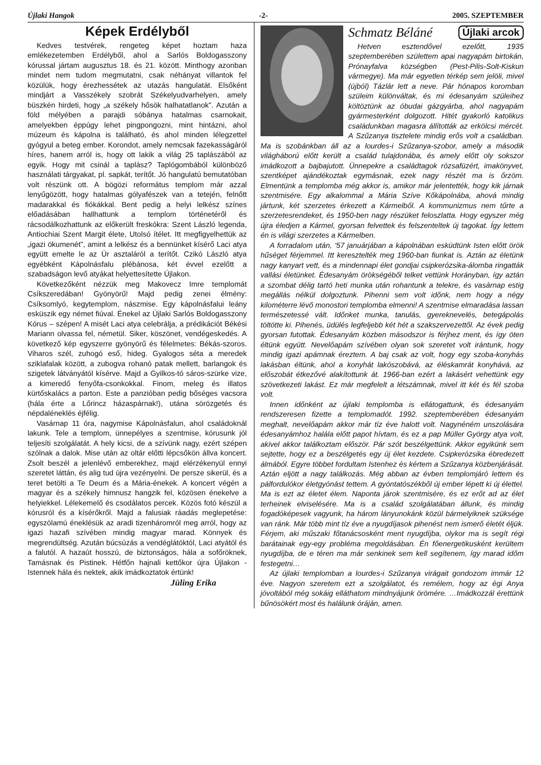Újlaki Hangok -2- 2005. SZEPTEMBER
Képek Erdélyből
Kedves testvérek, rengeteg képet hoztam haza emlékezetemben Erdélyből, ahol a Sarlós Boldogasszony kórussal jártam augusztus 18. és 21. között. Minthogy azonban mindet nem tudom megmutatni, csak néhányat villantok fel közülük, hogy érezhessétek az utazás hangulatát. Elsőként mindjárt a Vasszékely szobrát Székelyudvarhelyen, amely büszkén hirdeti, hogy „a székely hősök halhatatlanok". Azután a föld mélyében a parajdi sóbánya hatalmas csarnokait, amelyekben éppúgy lehet pingpongozni, mint hintázni, ahol múzeum és kápolna is található, és ahol minden lélegzettel gyógyul a beteg ember. Korondot, amely nemcsak fazekasságáról híres, hanem arról is, hogy ott lakik a világ 25 taplászából az egyik. Hogy mit csinál a taplász? Taplógombából különböző használati tárgyakat, pl. sapkát, terítőt. Jó hangulatú bemutatóban volt részünk ott. A bögözi református templom már azzal lenyűgözött, hogy hatalmas gólyafészek van a tetején, felnőtt madarakkal és fiókákkal. Bent pedig a helyi lelkész színes előadásában hallhattunk a templom történetéről és rácsodálkozhattunk az előkerült freskókra: Szent László legenda, Antiochiai Szent Margit élete, Utolsó ítélet. Itt megfigyelhettük az „igazi ökumenét", amint a lelkész és a bennünket kísérő Laci atya együtt emelte le az Úr asztaláról a terítőt. Czikó László atya egyébként Kápolnásfalu plébánosa, két évvel ezelőtt a szabadságon levő atyákat helyettesítette Újlakon.
Következőként nézzük meg Makovecz Imre templomát Csíkszeredában! Gyönyörű! Majd pedig zenei élmény: Csíksomlyó, kegytemplom, nászmise. Egy kápolnásfalui leány esküszik egy német fiúval. Énekel az Újlaki Sarlós Boldogasszony Kórus – szépen! A misét Laci atya celebrálja, a prédikációt Békési Mariann olvassa fel, németül. Siker, köszönet, vendégeskedés. A következő kép egyszerre gyönyörű és félelmetes: Békás-szoros. Viharos szél, zuhogó eső, hideg. Gyalogos séta a meredek sziklafalak között, a zubogva rohanó patak mellett, barlangok és szigetek látványától kísérve. Majd a Gyilkos-tó sáros-szürke vize, a kimeredő fenyőfa-csonkokkal. Finom, meleg és illatos kürtőskalács a parton. Este a panzióban pedig bőséges vacsora (hála érte a Lőrincz házaspárnak!), utána sörözgetés és népdaléneklés éjfélig.
Vasárnap 11 óra, nagymise Kápolnásfalun, ahol családoknál lakunk. Tele a templom, ünnepélyes a szentmise, kórusunk jól teljesíti szolgálatát. A hely kicsi, de a szívünk nagy, ezért szépen szólnak a dalok. Mise után az oltár előtti lépcsőkön állva koncert. Zsolt beszél a jelenlévő emberekhez, majd elérzékenyül ennyi szeretet láttán, és alig tud újra vezényelni. De persze sikerül, és a teret betölti a Te Deum és a Mária-énekek. A koncert végén a magyar és a székely himnusz hangzik fel, közösen énekelve a helyiekkel. Lélekemelő és csodálatos percek. Közös fotó készül a kórusról és a kísérőkről. Majd a falusiak ráadás meglepetése: egyszólamú éneklésük az aradi tizenháromról meg arról, hogy az igazi hazafi szívében mindig magyar marad. Könnyek és megrendültség. Azután búcsúzás a vendéglátóktól, Laci atyától és a falutól. A hazaút hosszú, de biztonságos, hála a sofőröknek, Tamásnak és Pistinek. Hétfőn hajnali kettőkor újra Újlakon - Istennek hála és nektek, akik imádkoztatok értünk!
Jüling Erika
Schmatz Béláné Újlaki arcok
Hetven esztendővel ezelőtt, 1935 szeptemberében születtem apai nagyapám birtokán, Prónayfalva községben (Pest-Pilis-Solt-Kiskun vármegye). Ma már egyetlen térkép sem jelöli, mivel (újból) Tázlár lett a neve. Pár hónapos koromban szüleim különváltak, és mi édesanyám szüleihez költöztünk az óbudai gázgyárba, ahol nagyapám gyármesterként dolgozott. Hitét gyakorló katolikus családunkban magasra állították az erkölcsi mércét. A Szűzanya tisztelete mindig erős volt a családban. Ma is szobánkban áll az a lourdes-i Szűzanya-szobor, amely a második világháború előtt került a család tulajdonába, és amely előtt oly sokszor imádkozott a bajbajutott. Ünnepekre a családtagok rózsafüzért, imakönyvet, szentképet ajándékoztak egymásnak, ezek nagy részét ma is őrzöm. Elmentünk a templomba még akkor is, amikor már jelentették, hogy kik járnak szentmisére. Egy alkalommal a Mária Szíve Kőkápolnába, ahová mindig jártunk, két szerzetes érkezett a Kármelből. A kommunizmus nem tűrte a szerzetesrendeket, és 1950-ben nagy részüket feloszlatta. Hogy egyszer még újra éledjen a Kármel, gyorsan felvettek és felszenteltek új tagokat. Így lettem én is világi szerzetes a Kármelben.
A forradalom után, '57 januárjában a kápolnában esküdtünk Isten előtt örök hűséget férjemmel. Itt keresztelték meg 1960-ban fiunkat is. Aztán az életünk nagy kanyart vett, és a mindennapi élet gondjai csipkerózsika-álomba ringatták vallási életünket. Édesanyám örökségéből telket vettünk Horányban, így aztán a szombat délig tartó heti munka után rohantunk a telekre, és vasárnap estig megállás nélkül dolgoztunk. Pihenni sem volt időnk, nem hogy a négy kilométerre lévő monostori templomba elmenni! A szentmise elmaradása lassan természetessé vált. Időnket munka, tanulás, gyereknevelés, betegápolás töltötte ki. Pihenés, üdülés legfeljebb két hét a szakszervezettől. Az évek pedig gyorsan futottak. Édesanyám közben másodszor is férjhez ment, és így öten éltünk együtt. Nevelőapám szívében olyan sok szeretet volt irántunk, hogy mindig igazi apámnak éreztem. A baj csak az volt, hogy egy szoba-konyhás lakásban éltünk, ahol a konyhát lakószobává, az éléskamrát konyhává, az előszobát étkezővé alakítottunk át. 1966-ban ezért a lakásért vehettünk egy szövetkezeti lakást. Ez már megfelelt a létszámnak, mivel itt két és fél szoba volt.
Innen időnként az újlaki templomba is ellátogattunk, és édesanyám rendszeresen fizette a templomadót. 1992. szeptemberében édesanyám meghalt, nevelőapám akkor már tíz éve halott volt. Nagynéném unszolására édesanyámhoz halála előtt papot hívtam, és ez a pap Müller György atya volt, akivel akkor találkoztam először. Pár szót beszélgettünk. Akkor egyikünk sem sejtette, hogy ez a beszélgetés egy új élet kezdete. Csipkerózsika ébredezett álmából. Egyre többet fordultam Istenhez és kértem a Szűzanya közbenjárását. Aztán eljött a nagy találkozás. Még abban az évben templomjáró lettem és pálfordulókor életgyónást tettem. A gyóntatószékből új ember lépett ki új élettel. Ma is ezt az életet élem. Naponta járok szentmisére, és ez erőt ad az élet terheinek elviselésére. Ma is a család szolgálatában állunk, és mindig fogadóképesek vagyunk, ha három lányunokánk közül bármelyiknek szüksége van ránk. Már több mint tíz éve a nyugdíjasok pihenést nem ismerő életét éljük. Férjem, aki műszaki főtanácsosként ment nyugdíjba, olykor ma is segít régi barátainak egy-egy probléma megoldásában. Én főenergetikusként kerültem nyugdíjba, de e téren ma már senkinek sem kell segítenem, így marad időm festegetni…
Az újlaki templomban a lourdes-i Szűzanya virágait gondozom immár 12 éve. Nagyon szeretem ezt a szolgálatot, és remélem, hogy az égi Anya jóvoltából még sokáig elláthatom mindnyájunk örömére. …Imádkozzál érettünk bűnösökért most és halálunk óráján, amen.